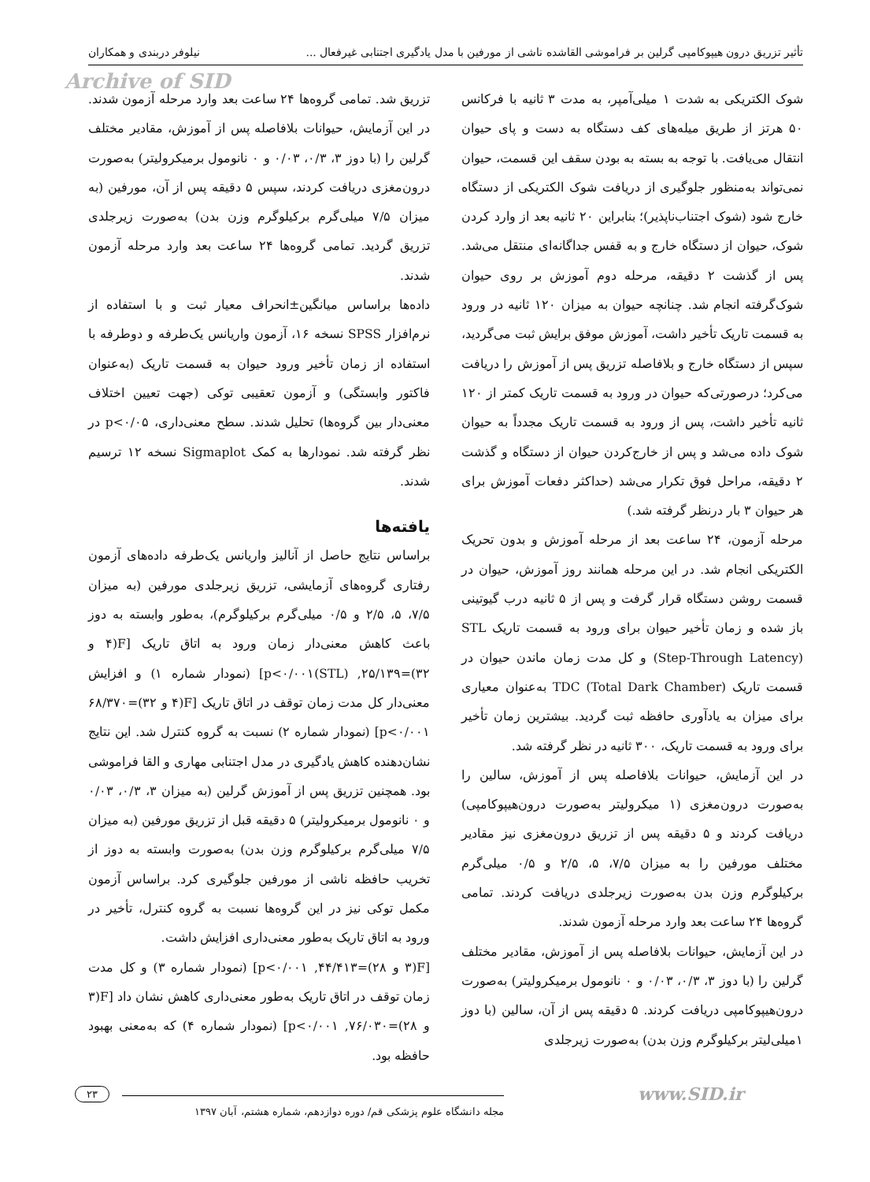تأثیر تزریق درون هیپوکامپی گرلین بر فراموشی القاشده ناشی از مورفین با مدل یادگیری اجتنابی غیرفعال ... نیلوفر دربندی و همکاران
Archive of SID
شوک الکتریکی به شدت ۱ میلی‌آمپر، به مدت ۳ ثانیه با فرکانس ۵۰ هرتز از طریق میله‌های کف دستگاه به دست و پای حیوان انتقال می‌یافت. با توجه به بسته به بودن سقف این قسمت، حیوان نمی‌تواند به‌منظور جلوگیری از دریافت شوک الکتریکی از دستگاه خارج شود (شوک اجتناب‌ناپذیر)؛ بنابراین ۲۰ ثانیه بعد از وارد کردن شوک، حیوان از دستگاه خارج و به قفس جداگانه‌ای منتقل می‌شد. پس از گذشت ۲ دقیقه، مرحله دوم آموزش بر روی حیوان شوک‌گرفته انجام شد. چنانچه حیوان به میزان ۱۲۰ ثانیه در ورود به قسمت تاریک تأخیر داشت، آموزش موفق برایش ثبت می‌گردید، سپس از دستگاه خارج و بلافاصله تزریق پس از آموزش را دریافت می‌کرد؛ درصورتی‌که حیوان در ورود به قسمت تاریک کمتر از ۱۲۰ ثانیه تأخیر داشت، پس از ورود به قسمت تاریک مجدداً به حیوان شوک داده می‌شد و پس از خارج‌کردن حیوان از دستگاه و گذشت ۲ دقیقه، مراحل فوق تکرار می‌شد (حداکثر دفعات آموزش برای هر حیوان ۳ بار درنظر گرفته شد.)
مرحله آزمون، ۲۴ ساعت بعد از مرحله آموزش و بدون تحریک الکتریکی انجام شد. در این مرحله همانند روز آموزش، حیوان در قسمت روشن دستگاه قرار گرفت و پس از ۵ ثانیه درب گیوتینی باز شده و زمان تأخیر حیوان برای ورود به قسمت تاریک STL (Step-Through Latency) و کل مدت زمان ماندن حیوان در قسمت تاریک TDC (Total Dark Chamber) به‌عنوان معیاری برای میزان به یادآوری حافظه ثبت گردید. بیشترین زمان تأخیر برای ورود به قسمت تاریک، ۳۰۰ ثانیه در نظر گرفته شد.
در این آزمایش، حیوانات بلافاصله پس از آموزش، سالین را به‌صورت درون‌مغزی (۱ میکرولیتر به‌صورت درون‌هیپوکامپی) دریافت کردند و ۵ دقیقه پس از تزریق درون‌مغزی نیز مقادیر مختلف مورفین را به میزان ۷/۵، ۵، ۲/۵ و ۰/۵ میلی‌گرم برکیلوگرم وزن بدن به‌صورت زیرجلدی دریافت کردند. تمامی گروه‌ها ۲۴ ساعت بعد وارد مرحله آزمون شدند.
در این آزمایش، حیوانات بلافاصله پس از آموزش، مقادیر مختلف گرلین را (با دوز ۳، ۰/۳، ۰/۰۳ و ۰ نانومول برمیکرولیتر) به‌صورت درون‌هیپوکامپی دریافت کردند. ۵ دقیقه پس از آن، سالین (با دوز ۱میلی‌لیتر برکیلوگرم وزن بدن) به‌صورت زیرجلدی
تزریق شد. تمامی گروه‌ها ۲۴ ساعت بعد وارد مرحله آزمون شدند. در این آزمایش، حیوانات بلافاصله پس از آموزش، مقادیر مختلف گرلین را (با دوز ۳، ۰/۳، ۰/۰۳ و ۰ نانومول برمیکرولیتر) به‌صورت درون‌مغزی دریافت کردند، سپس ۵ دقیقه پس از آن، مورفین (به میزان ۷/۵ میلی‌گرم برکیلوگرم وزن بدن) به‌صورت زیرجلدی تزریق گردید. تمامی گروه‌ها ۲۴ ساعت بعد وارد مرحله آزمون شدند.
داده‌ها براساس میانگین±انحراف معیار ثبت و با استفاده از نرم‌افزار SPSS نسخه ۱۶، آزمون واریانس یک‌طرفه و دوطرفه با استفاده از زمان تأخیر ورود حیوان به قسمت تاریک (به‌عنوان فاکتور وابستگی) و آزمون تعقیبی توکی (جهت تعیین اختلاف معنی‌دار بین گروه‌ها) تحلیل شدند. سطح معنی‌داری، p<۰/۰۵ در نظر گرفته شد. نمودارها به کمک Sigmaplot نسخه ۱۲ ترسیم شدند.
یافته‌ها
براساس نتایج حاصل از آنالیز واریانس یک‌طرفه داده‌های آزمون رفتاری گروه‌های آزمایشی، تزریق زیرجلدی مورفین (به میزان ۷/۵، ۵، ۲/۵ و ۰/۵ میلی‌گرم برکیلوگرم)، به‌طور وابسته به دوز باعث کاهش معنی‌دار زمان ورود به اتاق تاریک [F(۴ و ۳۲)=۲۵/۱۳۹, p<۰/۰۰۱(STL)] (نمودار شماره ۱) و افزایش معنی‌دار کل مدت زمان توقف در اتاق تاریک [F(۴ و ۳۲)=۶۸/۳۷۰ p<۰/۰۰۱] (نمودار شماره ۲) نسبت به گروه کنترل شد. این نتایج نشان‌دهنده کاهش یادگیری در مدل اجتنابی مهاری و القا فراموشی بود. همچنین تزریق پس از آموزش گرلین (به میزان ۳، ۰/۳، ۰/۰۳ و ۰ نانومول برمیکرولیتر) ۵ دقیقه قبل از تزریق مورفین (به میزان ۷/۵ میلی‌گرم برکیلوگرم وزن بدن) به‌صورت وابسته به دوز از تخریب حافظه ناشی از مورفین جلوگیری کرد. براساس آزمون مکمل توکی نیز در این گروه‌ها نسبت به گروه کنترل، تأخیر در ورود به اتاق تاریک به‌طور معنی‌داری افزایش داشت.
[F(۳ و ۲۸)=۴۴/۴۱۳, p<۰/۰۰۱] (نمودار شماره ۳) و کل مدت زمان توقف در اتاق تاریک به‌طور معنی‌داری کاهش نشان داد [F(۳ و ۲۸)=۷۶/۰۳۰, p<۰/۰۰۱] (نمودار شماره ۴) که به‌معنی بهبود حافظه بود.
www.SID.ir
۲۳
مجله دانشگاه علوم پزشکی قم/ دوره دوازدهم، شماره هشتم، آبان ۱۳۹۷